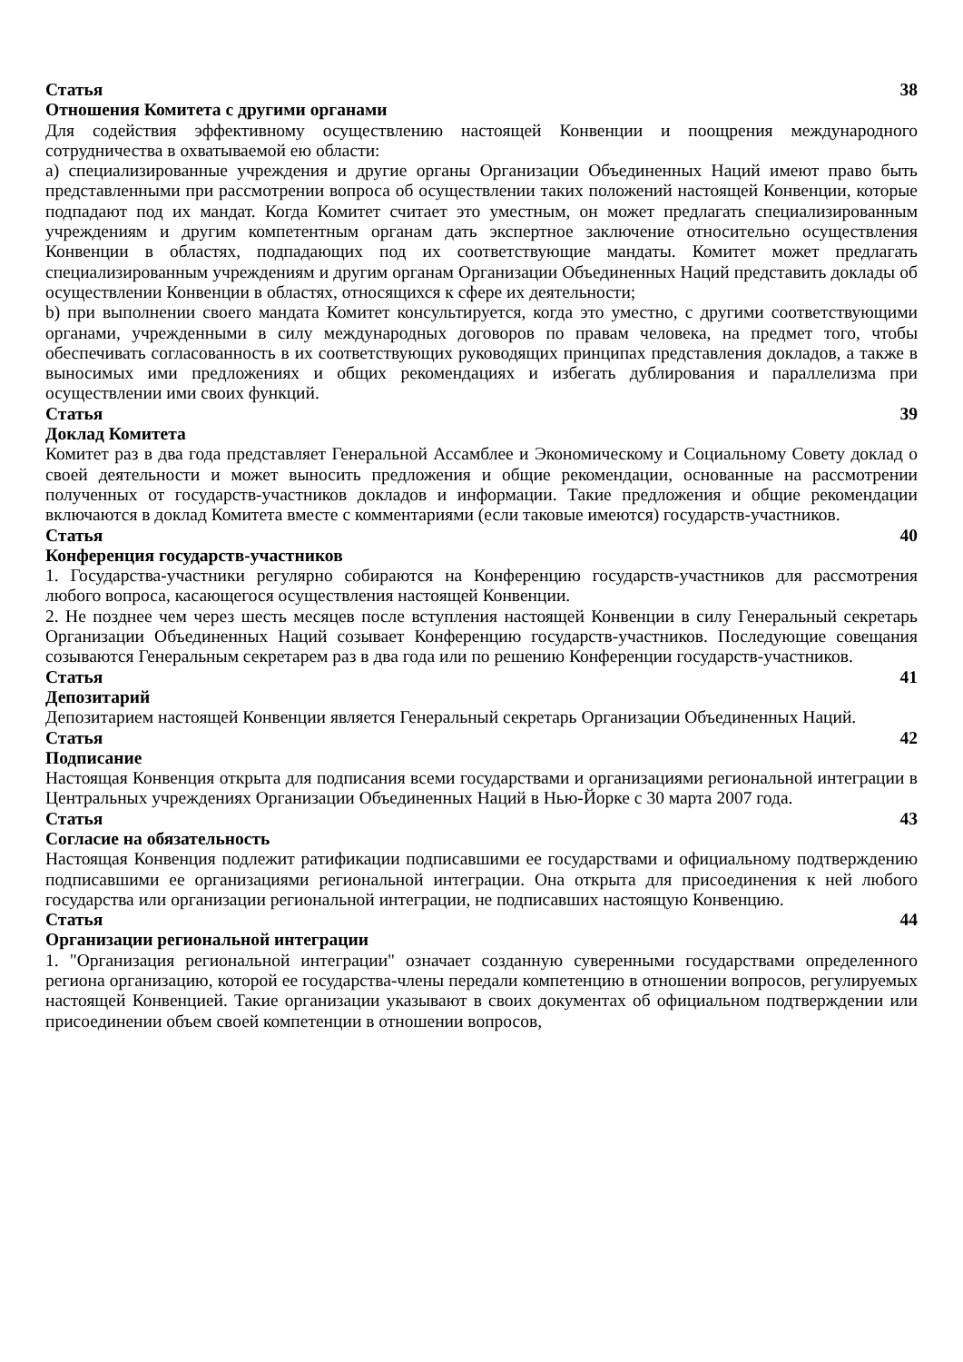Статья 38
Отношения Комитета с другими органами
Для содействия эффективному осуществлению настоящей Конвенции и поощрения международного сотрудничества в охватываемой ею области:
a) специализированные учреждения и другие органы Организации Объединенных Наций имеют право быть представленными при рассмотрении вопроса об осуществлении таких положений настоящей Конвенции, которые подпадают под их мандат. Когда Комитет считает это уместным, он может предлагать специализированным учреждениям и другим компетентным органам дать экспертное заключение относительно осуществления Конвенции в областях, подпадающих под их соответствующие мандаты. Комитет может предлагать специализированным учреждениям и другим органам Организации Объединенных Наций представить доклады об осуществлении Конвенции в областях, относящихся к сфере их деятельности;
b) при выполнении своего мандата Комитет консультируется, когда это уместно, с другими соответствующими органами, учрежденными в силу международных договоров по правам человека, на предмет того, чтобы обеспечивать согласованность в их соответствующих руководящих принципах представления докладов, а также в выносимых ими предложениях и общих рекомендациях и избегать дублирования и параллелизма при осуществлении ими своих функций.
Статья 39
Доклад Комитета
Комитет раз в два года представляет Генеральной Ассамблее и Экономическому и Социальному Совету доклад о своей деятельности и может выносить предложения и общие рекомендации, основанные на рассмотрении полученных от государств-участников докладов и информации. Такие предложения и общие рекомендации включаются в доклад Комитета вместе с комментариями (если таковые имеются) государств-участников.
Статья 40
Конференция государств-участников
1. Государства-участники регулярно собираются на Конференцию государств-участников для рассмотрения любого вопроса, касающегося осуществления настоящей Конвенции.
2. Не позднее чем через шесть месяцев после вступления настоящей Конвенции в силу Генеральный секретарь Организации Объединенных Наций созывает Конференцию государств-участников. Последующие совещания созываются Генеральным секретарем раз в два года или по решению Конференции государств-участников.
Статья 41
Депозитарий
Депозитарием настоящей Конвенции является Генеральный секретарь Организации Объединенных Наций.
Статья 42
Подписание
Настоящая Конвенция открыта для подписания всеми государствами и организациями региональной интеграции в Центральных учреждениях Организации Объединенных Наций в Нью-Йорке с 30 марта 2007 года.
Статья 43
Согласие на обязательность
Настоящая Конвенция подлежит ратификации подписавшими ее государствами и официальному подтверждению подписавшими ее организациями региональной интеграции. Она открыта для присоединения к ней любого государства или организации региональной интеграции, не подписавших настоящую Конвенцию.
Статья 44
Организации региональной интеграции
1. "Организация региональной интеграции" означает созданную суверенными государствами определенного региона организацию, которой ее государства-члены передали компетенцию в отношении вопросов, регулируемых настоящей Конвенцией. Такие организации указывают в своих документах об официальном подтверждении или присоединении объем своей компетенции в отношении вопросов,